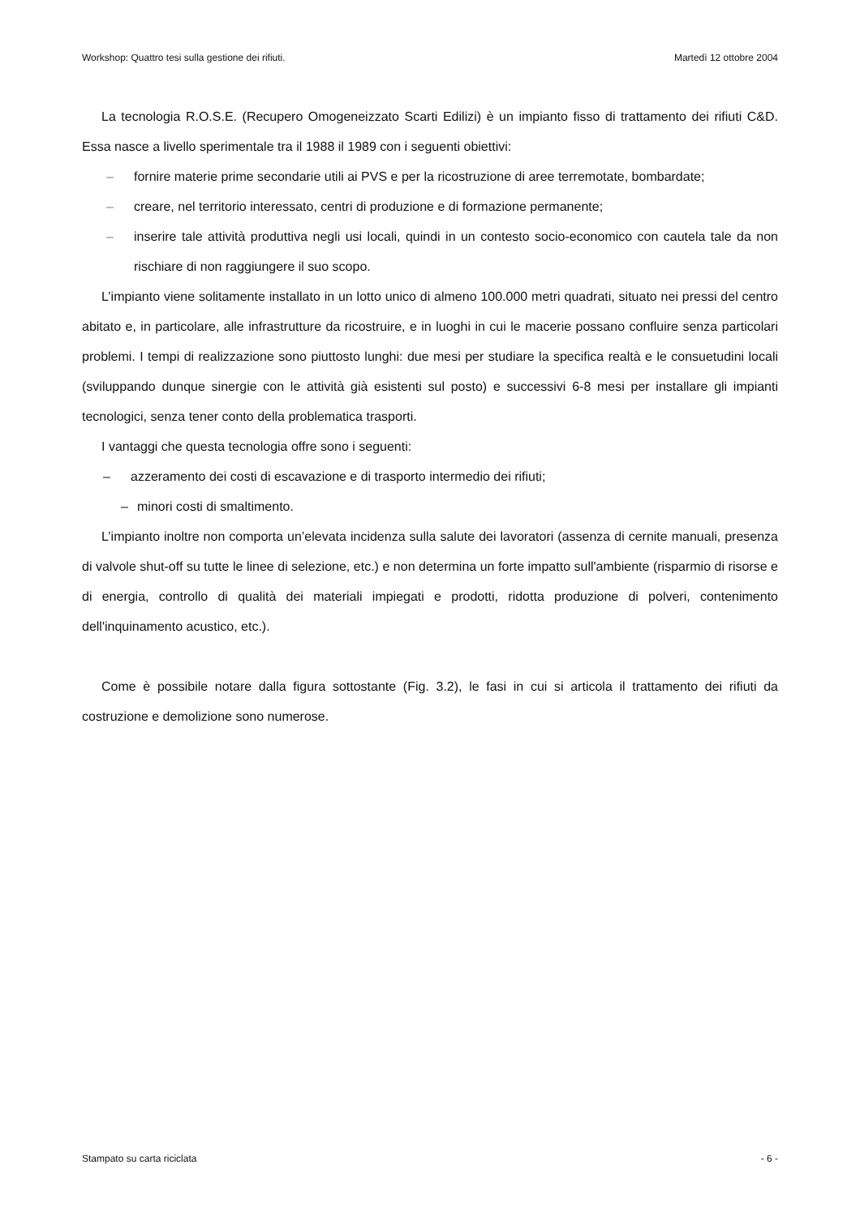Workshop: Quattro tesi sulla gestione dei rifiuti. Martedì 12 ottobre 2004
La tecnologia R.O.S.E. (Recupero Omogeneizzato Scarti Edilizi) è un impianto fisso di trattamento dei rifiuti C&D. Essa nasce a livello sperimentale tra il 1988 il 1989 con i seguenti obiettivi:
– fornire materie prime secondarie utili ai PVS e per la ricostruzione di aree terremotate, bombardate;
– creare, nel territorio interessato, centri di produzione e di formazione permanente;
– inserire tale attività produttiva negli usi locali, quindi in un contesto socio-economico con cautela tale da non rischiare di non raggiungere il suo scopo.
L’impianto viene solitamente installato in un lotto unico di almeno 100.000 metri quadrati, situato nei pressi del centro abitato e, in particolare, alle infrastrutture da ricostruire, e in luoghi in cui le macerie possano confluire senza particolari problemi. I tempi di realizzazione sono piuttosto lunghi: due mesi per studiare la specifica realtà e le consuetudini locali (sviluppando dunque sinergie con le attività già esistenti sul posto) e successivi 6-8 mesi per installare gli impianti tecnologici, senza tener conto della problematica trasporti.
I vantaggi che questa tecnologia offre sono i seguenti:
– azzeramento dei costi di escavazione e di trasporto intermedio dei rifiuti;
– minori costi di smaltimento.
L’impianto inoltre non comporta un’elevata incidenza sulla salute dei lavoratori (assenza di cernite manuali, presenza di valvole shut-off su tutte le linee di selezione, etc.) e non determina un forte impatto sull'ambiente (risparmio di risorse e di energia, controllo di qualità dei materiali impiegati e prodotti, ridotta produzione di polveri, contenimento dell'inquinamento acustico, etc.).
Come è possibile notare dalla figura sottostante (Fig. 3.2), le fasi in cui si articola il trattamento dei rifiuti da costruzione e demolizione sono numerose.
Stampato su carta riciclata - 6 -